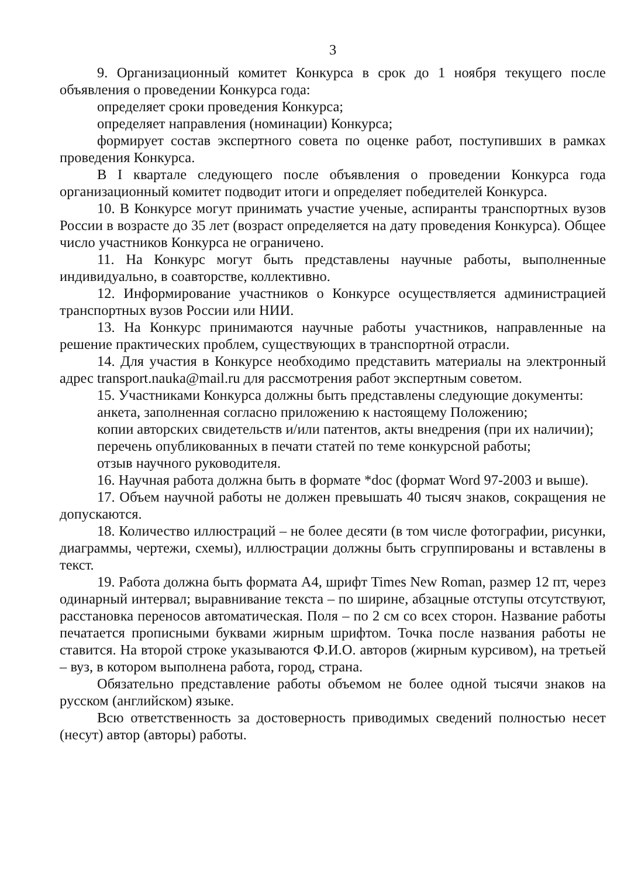3
9. Организационный комитет Конкурса в срок до 1 ноября текущего после объявления о проведении Конкурса года:
определяет сроки проведения Конкурса;
определяет направления (номинации) Конкурса;
формирует состав экспертного совета по оценке работ, поступивших в рамках проведения Конкурса.
В I квартале следующего после объявления о проведении Конкурса года организационный комитет подводит итоги и определяет победителей Конкурса.
10. В Конкурсе могут принимать участие ученые, аспиранты транспортных вузов России в возрасте до 35 лет (возраст определяется на дату проведения Конкурса). Общее число участников Конкурса не ограничено.
11. На Конкурс могут быть представлены научные работы, выполненные индивидуально, в соавторстве, коллективно.
12. Информирование участников о Конкурсе осуществляется администрацией транспортных вузов России или НИИ.
13. На Конкурс принимаются научные работы участников, направленные на решение практических проблем, существующих в транспортной отрасли.
14. Для участия в Конкурсе необходимо представить материалы на электронный адрес transport.nauka@mail.ru для рассмотрения работ экспертным советом.
15. Участниками Конкурса должны быть представлены следующие документы:
анкета, заполненная согласно приложению к настоящему Положению;
копии авторских свидетельств и/или патентов, акты внедрения (при их наличии);
перечень опубликованных в печати статей по теме конкурсной работы;
отзыв научного руководителя.
16. Научная работа должна быть в формате *doc (формат Word 97-2003 и выше).
17. Объем научной работы не должен превышать 40 тысяч знаков, сокращения не допускаются.
18. Количество иллюстраций – не более десяти (в том числе фотографии, рисунки, диаграммы, чертежи, схемы), иллюстрации должны быть сгруппированы и вставлены в текст.
19. Работа должна быть формата А4, шрифт Times New Roman, размер 12 пт, через одинарный интервал; выравнивание текста – по ширине, абзацные отступы отсутствуют, расстановка переносов автоматическая. Поля – по 2 см со всех сторон. Название работы печатается прописными буквами жирным шрифтом. Точка после названия работы не ставится. На второй строке указываются Ф.И.О. авторов (жирным курсивом), на третьей – вуз, в котором выполнена работа, город, страна.
Обязательно представление работы объемом не более одной тысячи знаков на русском (английском) языке.
Всю ответственность за достоверность приводимых сведений полностью несет (несут) автор (авторы) работы.